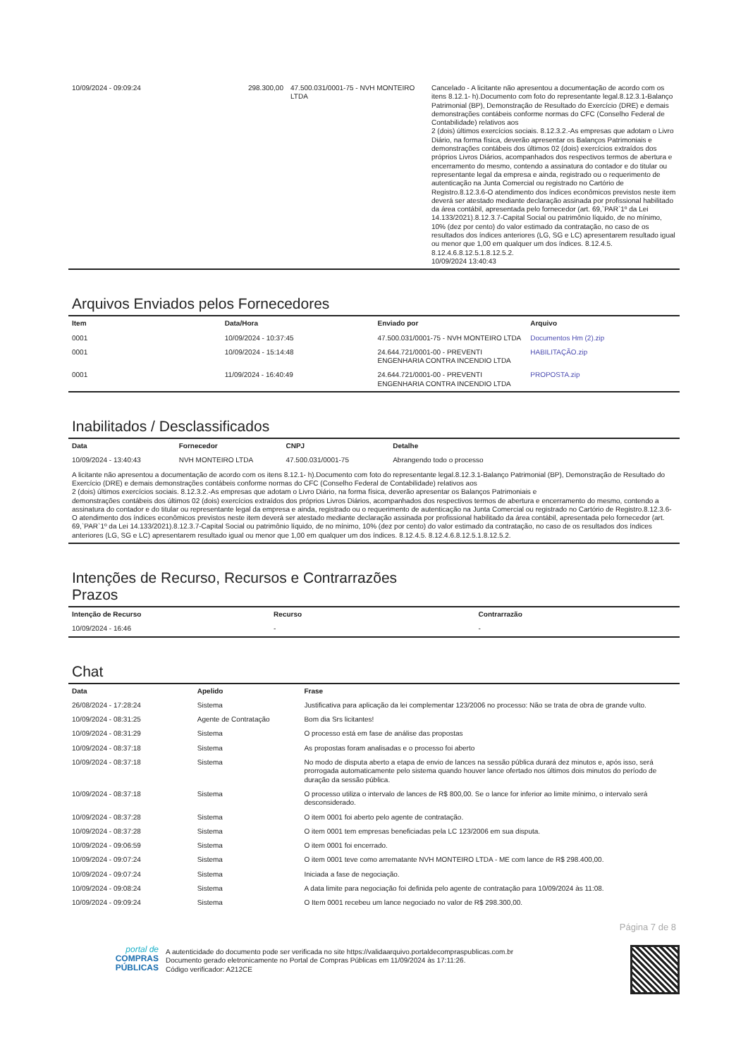| 10/09/2024 - 09:09:24 | 298.300,00 | 47.500.031/0001-75 - NVH MONTEIRO LTDA | Cancelado - A licitante não apresentou a documentação de acordo com os itens 8.12.1- h).Documento com foto do representante legal.8.12.3.1-Balanço Patrimonial (BP), Demonstração de Resultado do Exercício (DRE) e demais demonstrações contábeis conforme normas do CFC (Conselho Federal de Contabilidade) relativos aos 2 (dois) últimos exercícios sociais. 8.12.3.2.-As empresas que adotam o Livro Diário, na forma física, deverão apresentar os Balanços Patrimoniais e demonstrações contábeis dos últimos 02 (dois) exercícios extraídos dos próprios Livros Diários, acompanhados dos respectivos termos de abertura e encerramento do mesmo, contendo a assinatura do contador e do titular ou representante legal da empresa e ainda, registrado ou o requerimento de autenticação na Junta Comercial ou registrado no Cartório de Registro.8.12.3.6-O atendimento dos índices econômicos previstos neste item deverá ser atestado mediante declaração assinada por profissional habilitado da área contábil, apresentada pelo fornecedor (art. 69,`PAR`1º da Lei 14.133/2021).8.12.3.7-Capital Social ou patrimônio líquido, de no mínimo, 10% (dez por cento) do valor estimado da contratação, no caso de os resultados dos índices anteriores (LG, SG e LC) apresentarem resultado igual ou menor que 1,00 em qualquer um dos índices. 8.12.4.5. 8.12.4.6.8.12.5.1.8.12.5.2. 10/09/2024 13:40:43 |
Arquivos Enviados pelos Fornecedores
| Item | Data/Hora | Enviado por | Arquivo |
| --- | --- | --- | --- |
| 0001 | 10/09/2024 - 10:37:45 | 47.500.031/0001-75 - NVH MONTEIRO LTDA | Documentos Hm (2).zip |
| 0001 | 10/09/2024 - 15:14:48 | 24.644.721/0001-00 - PREVENTI ENGENHARIA CONTRA INCENDIO LTDA | HABILITAÇÃO.zip |
| 0001 | 11/09/2024 - 16:40:49 | 24.644.721/0001-00 - PREVENTI ENGENHARIA CONTRA INCENDIO LTDA | PROPOSTA.zip |
Inabilitados / Desclassificados
| Data | Fornecedor | CNPJ | Detalhe |
| --- | --- | --- | --- |
| 10/09/2024 - 13:40:43 | NVH MONTEIRO LTDA | 47.500.031/0001-75 | Abrangendo todo o processo |
| A licitante não apresentou a documentação de acordo com os itens 8.12.1- h).Documento com foto do representante legal.8.12.3.1-Balanço Patrimonial (BP), Demonstração de Resultado do Exercício (DRE) e demais demonstrações contábeis conforme normas do CFC (Conselho Federal de Contabilidade) relativos aos 2 (dois) últimos exercícios sociais. 8.12.3.2.-As empresas que adotam o Livro Diário, na forma física, deverão apresentar os Balanços Patrimoniais e demonstrações contábeis dos últimos 02 (dois) exercícios extraídos dos próprios Livros Diários, acompanhados dos respectivos termos de abertura e encerramento do mesmo, contendo a assinatura do contador e do titular ou representante legal da empresa e ainda, registrado ou o requerimento de autenticação na Junta Comercial ou registrado no Cartório de Registro.8.12.3.6-O atendimento dos índices econômicos previstos neste item deverá ser atestado mediante declaração assinada por profissional habilitado da área contábil, apresentada pelo fornecedor (art. 69,`PAR`1º da Lei 14.133/2021).8.12.3.7-Capital Social ou patrimônio líquido, de no mínimo, 10% (dez por cento) do valor estimado da contratação, no caso de os resultados dos índices anteriores (LG, SG e LC) apresentarem resultado igual ou menor que 1,00 em qualquer um dos índices. 8.12.4.5. 8.12.4.6.8.12.5.1.8.12.5.2. | | | |
Intenções de Recurso, Recursos e Contrarrazões
Prazos
| Intenção de Recurso | Recurso | Contrarrazão |
| --- | --- | --- |
| 10/09/2024 - 16:46 | - | - |
Chat
| Data | Apelido | Frase |
| --- | --- | --- |
| 26/08/2024 - 17:28:24 | Sistema | Justificativa para aplicação da lei complementar 123/2006 no processo: Não se trata de obra de grande vulto. |
| 10/09/2024 - 08:31:25 | Agente de Contratação | Bom dia Srs licitantes! |
| 10/09/2024 - 08:31:29 | Sistema | O processo está em fase de análise das propostas |
| 10/09/2024 - 08:37:18 | Sistema | As propostas foram analisadas e o processo foi aberto |
| 10/09/2024 - 08:37:18 | Sistema | No modo de disputa aberto a etapa de envio de lances na sessão pública durará dez minutos e, após isso, será prorrogada automaticamente pelo sistema quando houver lance ofertado nos últimos dois minutos do período de duração da sessão pública. |
| 10/09/2024 - 08:37:18 | Sistema | O processo utiliza o intervalo de lances de R$ 800,00. Se o lance for inferior ao limite mínimo, o intervalo será desconsiderado. |
| 10/09/2024 - 08:37:28 | Sistema | O item 0001 foi aberto pelo agente de contratação. |
| 10/09/2024 - 08:37:28 | Sistema | O item 0001 tem empresas beneficiadas pela LC 123/2006 em sua disputa. |
| 10/09/2024 - 09:06:59 | Sistema | O item 0001 foi encerrado. |
| 10/09/2024 - 09:07:24 | Sistema | O item 0001 teve como arrematante NVH MONTEIRO LTDA - ME com lance de R$ 298.400,00. |
| 10/09/2024 - 09:07:24 | Sistema | Iniciada a fase de negociação. |
| 10/09/2024 - 09:08:24 | Sistema | A data limite para negociação foi definida pelo agente de contratação para 10/09/2024 às 11:08. |
| 10/09/2024 - 09:09:24 | Sistema | O Item 0001 recebeu um lance negociado no valor de R$ 298.300,00. |
Página 7 de 8
portal de
COMPRAS
PÚBLICAS
A autenticidade do documento pode ser verificada no site https://validaarquivo.portaldecompraspublicas.com.br
Documento gerado eletronicamente no Portal de Compras Públicas em 11/09/2024 às 17:11:26.
Código verificador: A212CE